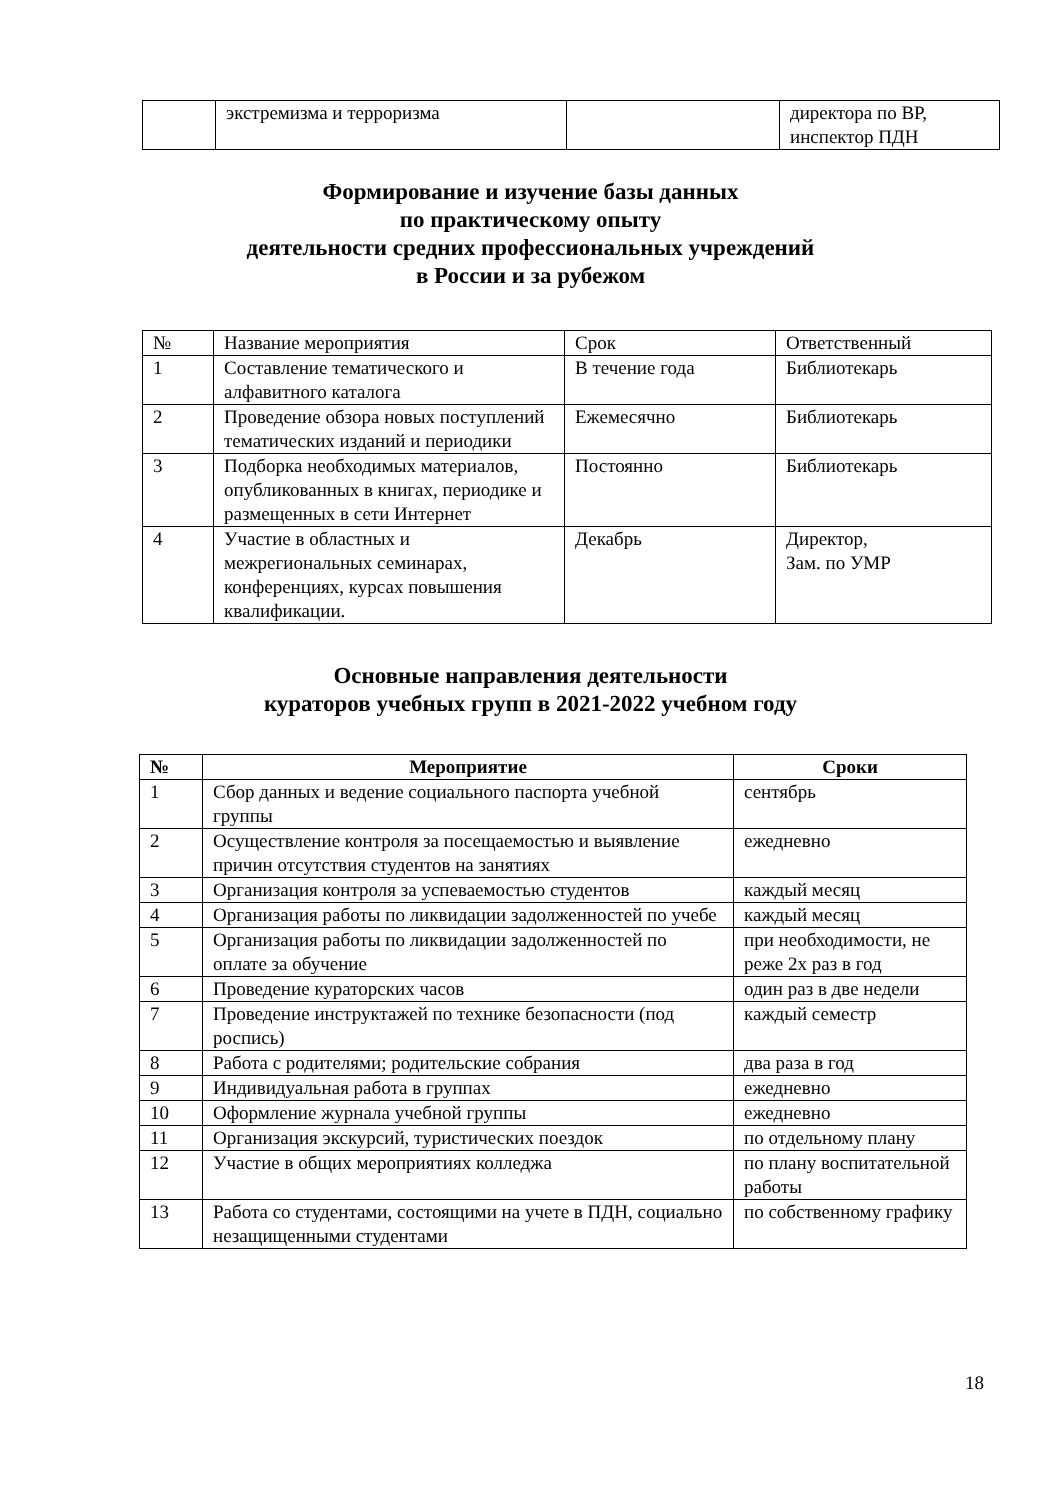| | экстремизма и терроризма | | директора по ВР, инспектор ПДН |
Формирование и изучение базы данных
по практическому опыту
деятельности средних профессиональных учреждений
в России и за рубежом
| № | Название мероприятия | Срок | Ответственный |
| 1 | Составление тематического и алфавитного каталога | В течение года | Библиотекарь |
| 2 | Проведение обзора новых поступлений тематических изданий и периодики | Ежемесячно | Библиотекарь |
| 3 | Подборка необходимых материалов, опубликованных в книгах, периодике и размещенных в сети Интернет | Постоянно | Библиотекарь |
| 4 | Участие в областных и межрегиональных семинарах, конференциях, курсах повышения квалификации. | Декабрь | Директор, Зам. по УМР |
Основные направления деятельности
кураторов учебных групп в 2021-2022 учебном году
| № | Мероприятие | Сроки |
| --- | --- | --- |
| 1 | Сбор данных и ведение социального паспорта учебной группы | сентябрь |
| 2 | Осуществление контроля за посещаемостью и выявление причин отсутствия студентов на занятиях | ежедневно |
| 3 | Организация контроля за успеваемостью студентов | каждый месяц |
| 4 | Организация работы по ликвидации задолженностей по учебе | каждый месяц |
| 5 | Организация работы по ликвидации задолженностей по оплате за обучение | при необходимости, не реже 2х раз в год |
| 6 | Проведение кураторских часов | один раз в две недели |
| 7 | Проведение инструктажей по технике безопасности (под роспись) | каждый семестр |
| 8 | Работа с родителями; родительские собрания | два раза в год |
| 9 | Индивидуальная работа в группах | ежедневно |
| 10 | Оформление журнала учебной группы | ежедневно |
| 11 | Организация экскурсий, туристических поездок | по отдельному плану |
| 12 | Участие в общих мероприятиях колледжа | по плану воспитательной работы |
| 13 | Работа со студентами, состоящими на учете в ПДН, социально незащищенными студентами | по собственному графику |
18